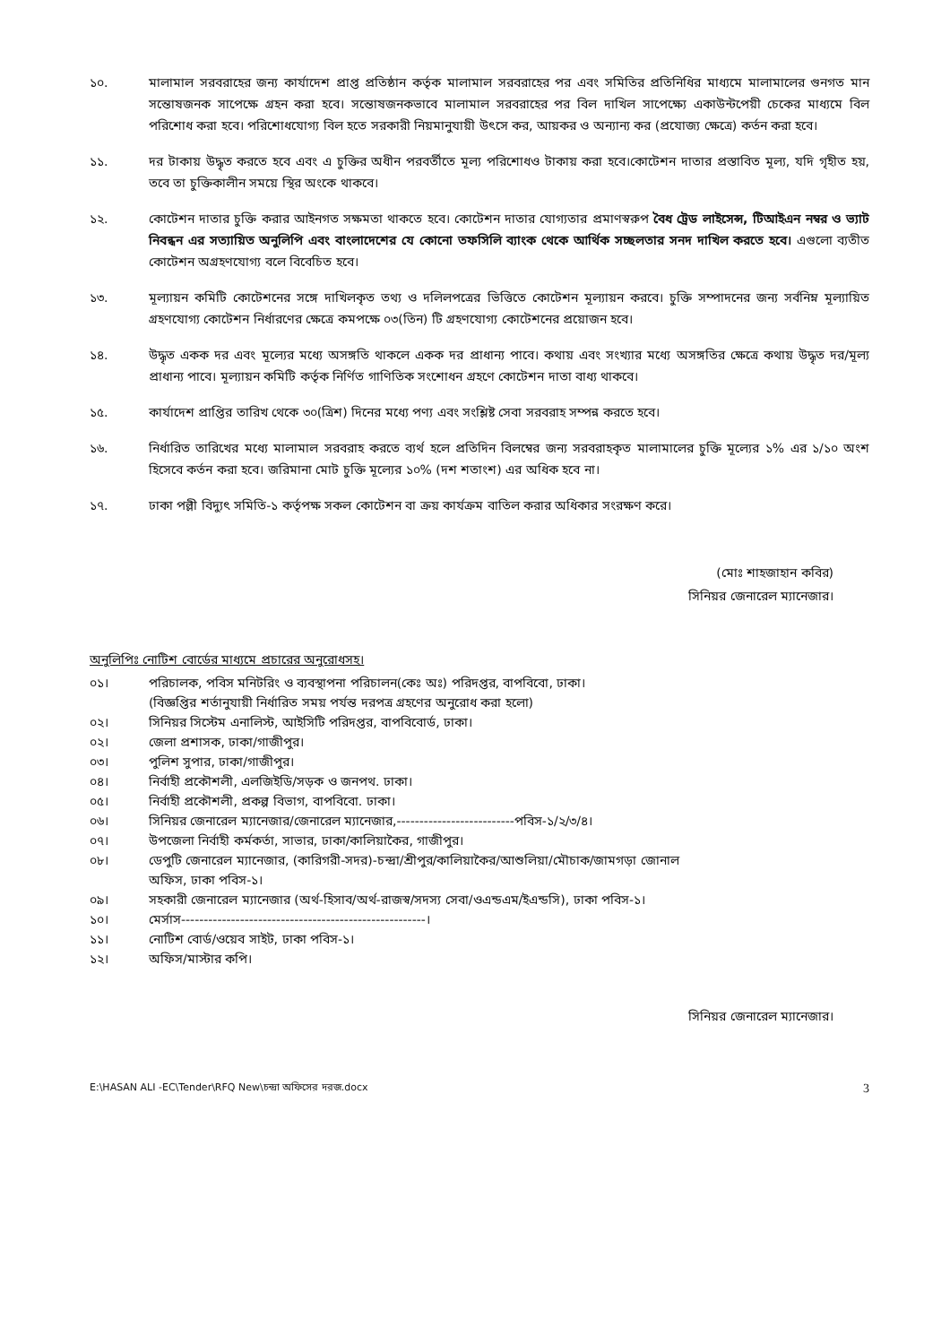১০. মালামাল সরবরাহের জন্য কার্যাদেশ প্রাপ্ত প্রতিষ্ঠান কর্তৃক মালামাল সরবরাহের পর এবং সমিতির প্রতিনিধির মাধ্যমে মালামালের গুনগত মান সন্তোষজনক সাপেক্ষে গ্রহন করা হবে। সন্তোষজনকভাবে মালামাল সরবরাহের পর বিল দাখিল সাপেক্ষ্যে একাউন্টপেয়ী চেকের মাধ্যমে বিল পরিশোধ করা হবে। পরিশোধযোগ্য বিল হতে সরকারী নিয়মানুযায়ী উৎসে কর, আয়কর ও অন্যান্য কর (প্রযোজ্য ক্ষেত্রে) কর্তন করা হবে।
১১. দর টাকায় উদ্ধৃত করতে হবে এবং এ চুক্তির অধীন পরবর্তীতে মূল্য পরিশোধও টাকায় করা হবে।কোটেশন দাতার প্রস্তাবিত মূল্য, যদি গৃহীত হয়, তবে তা চুক্তিকালীন সময়ে স্থির অংকে থাকবে।
১২. কোটেশন দাতার চুক্তি করার আইনগত সক্ষমতা থাকতে হবে। কোটেশন দাতার যোগ্যতার প্রমাণস্বরুপ বৈধ ট্রেড লাইসেন্স, টিআইএন নম্বর ও ভ্যাট নিবন্ধন এর সত্যায়িত অনুলিপি এবং বাংলাদেশের যে কোনো তফসিলি ব্যাংক থেকে আর্থিক সচ্ছলতার সনদ দাখিল করতে হবে। এগুলো ব্যতীত কোটেশন অগ্রহণযোগ্য বলে বিবেচিত হবে।
১৩. মূল্যায়ন কমিটি কোটেশনের সঙ্গে দাখিলকৃত তথ্য ও দলিলপত্রের ভিত্তিতে কোটেশন মূল্যায়ন করবে। চুক্তি সম্পাদনের জন্য সর্বনিম্ন মূল্যায়িত গ্রহণযোগ্য কোটেশন নির্ধারণের ক্ষেত্রে কমপক্ষে ০৩(তিন) টি গ্রহণযোগ্য কোটেশনের প্রয়োজন হবে।
১৪. উদ্ধৃত একক দর এবং মূল্যের মধ্যে অসঙ্গতি থাকলে একক দর প্রাধান্য পাবে। কথায় এবং সংখ্যার মধ্যে অসঙ্গতির ক্ষেত্রে কথায় উদ্ধৃত দর/মূল্য প্রাধান্য পাবে। মূল্যায়ন কমিটি কর্তৃক নির্ণিত গাণিতিক সংশোধন গ্রহণে কোটেশন দাতা বাধ্য থাকবে।
১৫. কার্যাদেশ প্রাপ্তির তারিখ থেকে ৩০(ত্রিশ) দিনের মধ্যে পণ্য এবং সংশ্লিষ্ট সেবা সরবরাহ সম্পন্ন করতে হবে।
১৬. নির্ধারিত তারিখের মধ্যে মালামাল সরবরাহ করতে ব্যর্থ হলে প্রতিদিন বিলম্বের জন্য সরবরাহকৃত মালামালের চুক্তি মূল্যের ১% এর ১/১০ অংশ হিসেবে কর্তন করা হবে। জরিমানা মোট চুক্তি মূল্যের ১০% (দশ শতাংশ) এর অধিক হবে না।
১৭. ঢাকা পল্লী বিদ্যুৎ সমিতি-১ কর্তৃপক্ষ সকল কোটেশন বা ক্রয় কার্যক্রম বাতিল করার অধিকার সংরক্ষণ করে।
(মোঃ শাহজাহান কবির)
সিনিয়র জেনারেল ম্যানেজার।
অনুলিপিঃ নোটিশ বোর্ডের মাধ্যমে প্রচারের অনুরোধসহ।
০১। পরিচালক, পবিস মনিটরিং ও ব্যবস্থাপনা পরিচালন(কেঃ অঃ) পরিদপ্তর, বাপবিবো, ঢাকা।
(বিজ্ঞপ্তির শর্তানুযায়ী নির্ধারিত সময় পর্যন্ত দরপত্র গ্রহণের অনুরোধ করা হলো)
০২। সিনিয়র সিস্টেম এনালিস্ট, আইসিটি পরিদপ্তর, বাপবিবোর্ড, ঢাকা।
০২। জেলা প্রশাসক, ঢাকা/গাজীপুর।
০৩। পুলিশ সুপার, ঢাকা/গাজীপুর।
০৪। নির্বাহী প্রকৌশলী, এলজিইডি/সড়ক ও জনপথ. ঢাকা।
০৫। নির্বাহী প্রকৌশলী, প্রকল্প বিভাগ, বাপবিবো. ঢাকা।
০৬। সিনিয়র জেনারেল ম্যানেজার/জেনারেল ম্যানেজার,--------------------------পবিস-১/২/৩/৪।
০৭। উপজেলা নির্বাহী কর্মকর্তা, সাভার, ঢাকা/কালিয়াকৈর, গাজীপুর।
০৮। ডেপুটি জেনারেল ম্যানেজার, (কারিগরী-সদর)-চন্দ্রা/শ্রীপুর/কালিয়াকৈর/আশুলিয়া/মৌচাক/জামগড়া জোনাল
অফিস, ঢাকা পবিস-১।
০৯। সহকারী জেনারেল ম্যানেজার (অর্থ-হিসাব/অর্থ-রাজস্ব/সদস্য সেবা/ওএন্ডএম/ইএন্ডসি), ঢাকা পবিস-১।
১০। মের্সাস------------------------------------------------------।
১১। নোটিশ বোর্ড/ওয়েব সাইট, ঢাকা পবিস-১।
১২। অফিস/মাস্টার কপি।
সিনিয়র জেনারেল ম্যানেজার।
E:\HASAN ALI -EC\Tender\RFQ New\চন্দ্রা অফিসের দরজ.docx 3